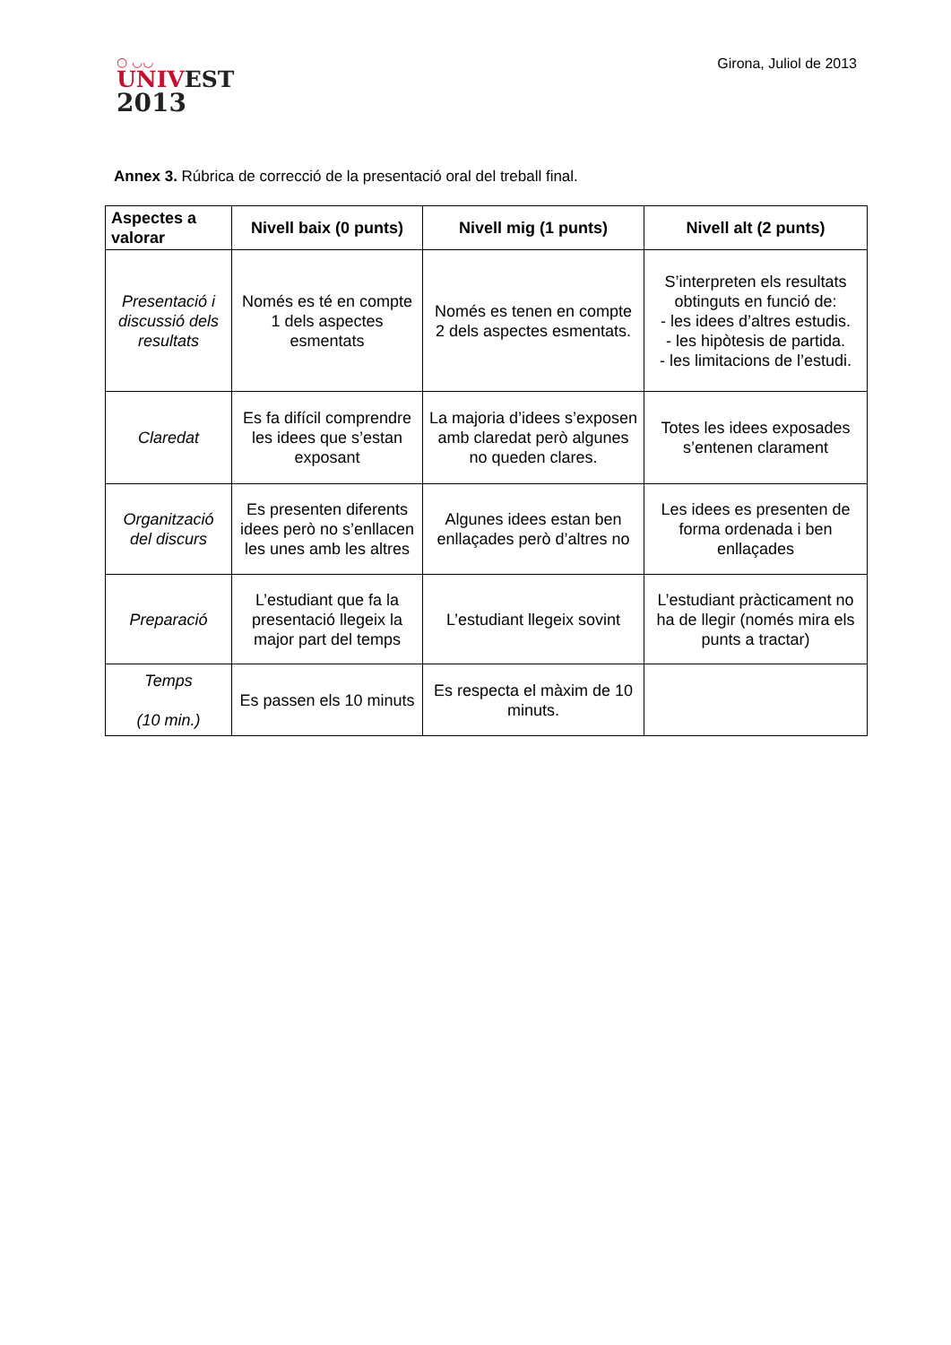○ ◡◡
UNIVEST
2013
Girona, Juliol de 2013
Annex 3. Rúbrica de correcció de la presentació oral del treball final.
| Aspectes a valorar | Nivell baix (0 punts) | Nivell mig (1 punts) | Nivell alt (2 punts) |
| --- | --- | --- | --- |
| Presentació i discussió dels resultats | Només es té en compte 1 dels aspectes esmentats | Només es tenen en compte 2 dels aspectes esmentats. | S’interpreten els resultats obtinguts en funció de: - les idees d’altres estudis. - les hipòtesis de partida. - les limitacions de l’estudi. |
| Claredat | Es fa difícil comprendre les idees que s’estan exposant | La majoria d’idees s’exposen amb claredat però algunes no queden clares. | Totes les idees exposades s’entenen clarament |
| Organització del discurs | Es presenten diferents idees però no s’enllacen les unes amb les altres | Algunes idees estan ben enllaçades però d’altres no | Les idees es presenten de forma ordenada i ben enllaçades |
| Preparació | L’estudiant que fa la presentació llegeix la major part del temps | L’estudiant llegeix sovint | L’estudiant pràcticament no ha de llegir (només mira els punts a tractar) |
| Temps (10 min.) | Es passen els 10 minuts | Es respecta el màxim de 10 minuts. | |